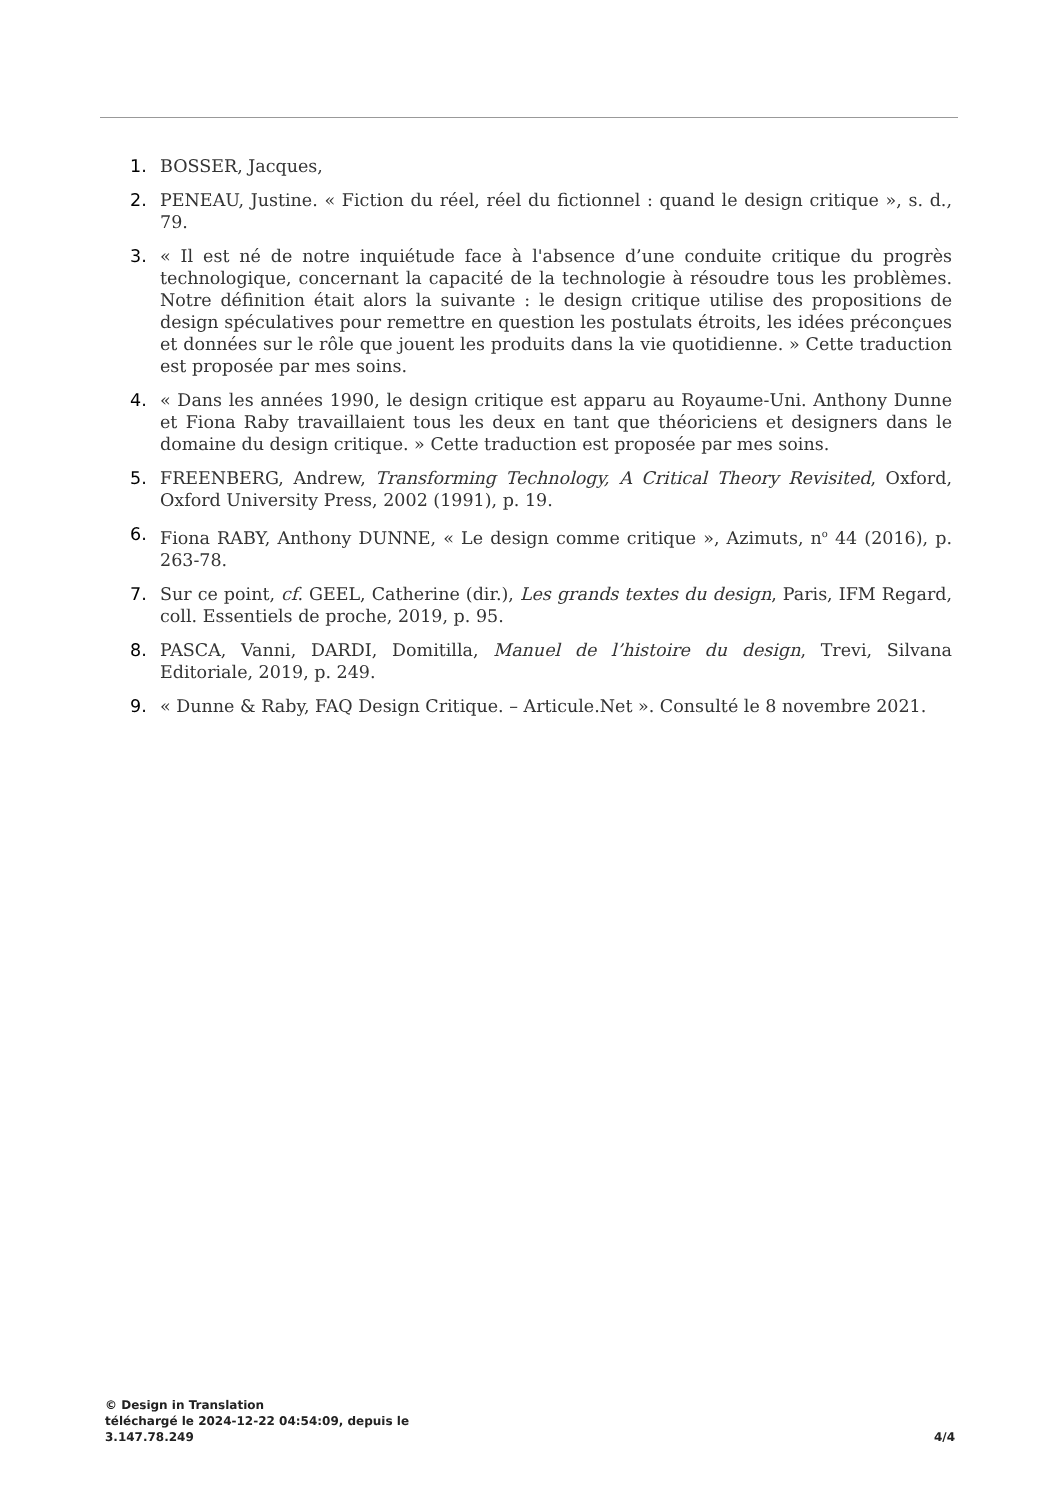1. BOSSER, Jacques,
2. PENEAU, Justine. « Fiction du réel, réel du fictionnel : quand le design critique », s. d., 79.
3. « Il est né de notre inquiétude face à l'absence d’une conduite critique du progrès technologique, concernant la capacité de la technologie à résoudre tous les problèmes. Notre définition était alors la suivante : le design critique utilise des propositions de design spéculatives pour remettre en question les postulats étroits, les idées préconçues et données sur le rôle que jouent les produits dans la vie quotidienne. » Cette traduction est proposée par mes soins.
4. « Dans les années 1990, le design critique est apparu au Royaume-Uni. Anthony Dunne et Fiona Raby travaillaient tous les deux en tant que théoriciens et designers dans le domaine du design critique. » Cette traduction est proposée par mes soins.
5. FREENBERG, Andrew, Transforming Technology, A Critical Theory Revisited, Oxford, Oxford University Press, 2002 (1991), p. 19.
6. Fiona RABY, Anthony DUNNE, « Le design comme critique », Azimuts, n<sup>o</sup> 44 (2016), p. 263-78.
7. Sur ce point, cf. GEEL, Catherine (dir.), Les grands textes du design, Paris, IFM Regard, coll. Essentiels de proche, 2019, p. 95.
8. PASCA, Vanni, DARDI, Domitilla, Manuel de l’histoire du design, Trevi, Silvana Editoriale, 2019, p. 249.
9. « Dunne & Raby, FAQ Design Critique. – Articule.Net ». Consulté le 8 novembre 2021.
© Design in Translation
téléchargé le 2024-12-22 04:54:09, depuis le
3.147.78.249
4/4